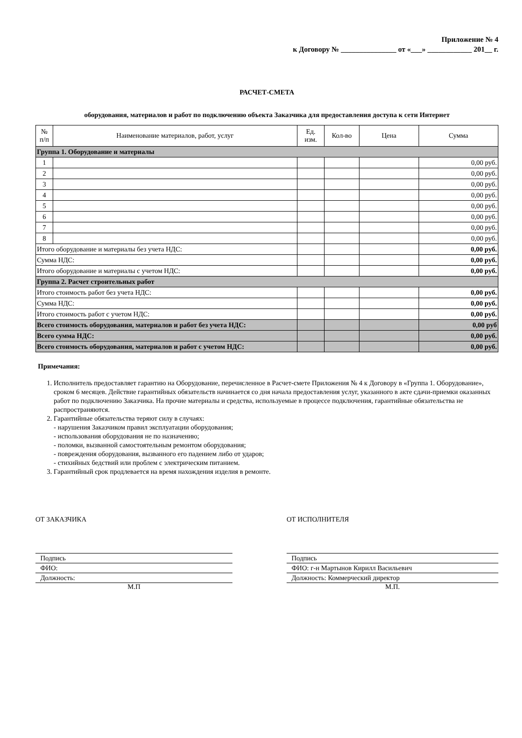Приложение № 4
к Договору № _______________ от «___» ____________ 201__ г.
РАСЧЕТ-СМЕТА
оборудования, материалов и работ по подключению объекта Заказчика для предоставления доступа к сети Интернет
| № п/п | Наименование материалов, работ, услуг | Ед. изм. | Кол-во | Цена | Сумма |
| --- | --- | --- | --- | --- | --- |
| Группа 1. Оборудование и материалы | | | | | |
| 1 | | | | | 0,00 руб. |
| 2 | | | | | 0,00 руб. |
| 3 | | | | | 0,00 руб. |
| 4 | | | | | 0,00 руб. |
| 5 | | | | | 0,00 руб. |
| 6 | | | | | 0,00 руб. |
| 7 | | | | | 0,00 руб. |
| 8 | | | | | 0,00 руб. |
| Итого оборудование и материалы без учета НДС: | | | | | 0,00 руб. |
| Сумма НДС: | | | | | 0,00 руб. |
| Итого оборудование и материалы с учетом НДС: | | | | | 0,00 руб. |
| Группа 2. Расчет строительных работ | | | | | |
| Итого стоимость работ без учета НДС: | | | | | 0,00 руб. |
| Сумма НДС: | | | | | 0,00 руб. |
| Итого стоимость работ с учетом НДС: | | | | | 0,00 руб. |
| Всего стоимость оборудования, материалов и работ без учета НДС: | | | | | 0,00 руб |
| Всего сумма НДС: | | | | | 0,00 руб. |
| Всего стоимость оборудования, материалов и работ с учетом НДС: | | | | | 0,00 руб. |
Примечания:
1. Исполнитель предоставляет гарантию на Оборудование, перечисленное в Расчет-смете Приложения № 4 к Договору в «Группа 1. Оборудование», сроком 6 месяцев. Действие гарантийных обязательств начинается со дня начала предоставления услуг, указанного в акте сдачи-приемки оказанных работ по подключению Заказчика. На прочие материалы и средства, используемые в процессе подключения, гарантийные обязательства не распространяются.
2. Гарантийные обязательства теряют силу в случаях:
- нарушения Заказчиком правил эксплуатации оборудования;
- использования оборудования не по назначению;
- поломки, вызванной самостоятельным ремонтом оборудования;
- повреждения оборудования, вызванного его падением либо от ударов;
- стихийных бедствий или проблем с электрическим питанием.
3. Гарантийный срок продлевается на время нахождения изделия в ремонте.
ОТ ЗАКАЗЧИКА
Подпись
ФИО:
Должность:
М.П
ОТ ИСПОЛНИТЕЛЯ
Подпись
ФИО: г-н Мартынов Кирилл Васильевич
Должность: Коммерческий директор
М.П.